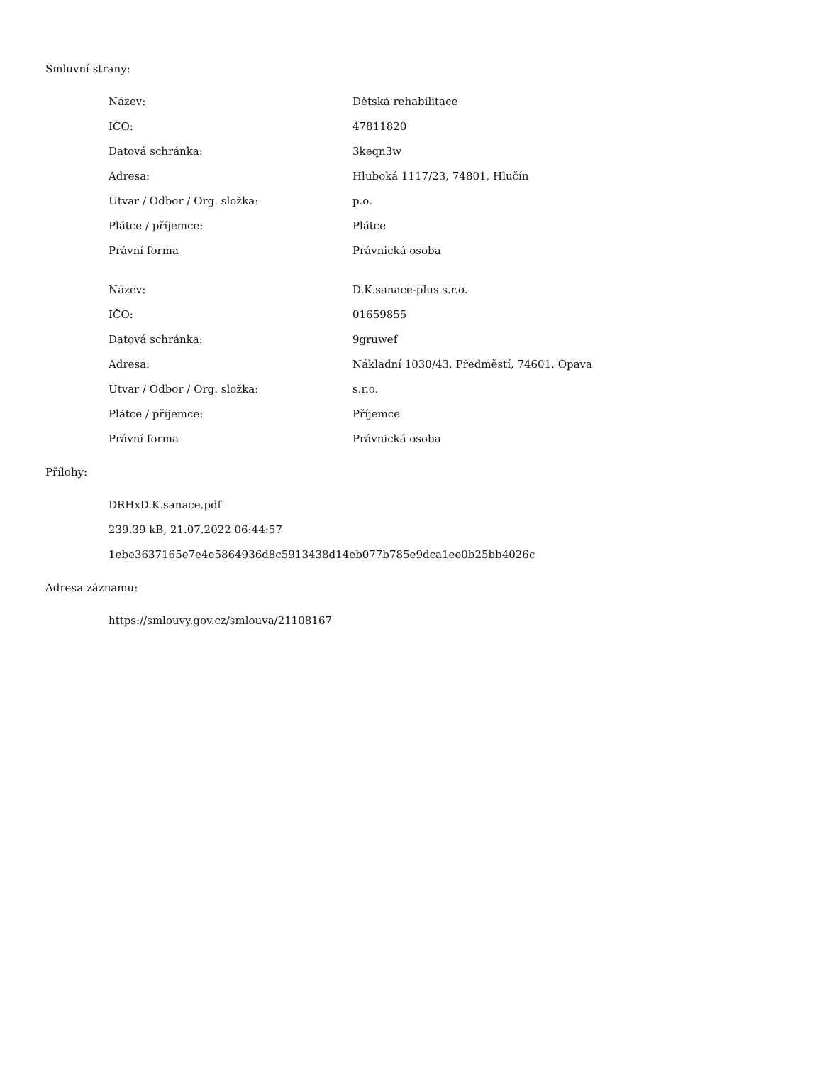Smluvní strany:
| Název: | Dětská rehabilitace |
| IČO: | 47811820 |
| Datová schránka: | 3keqn3w |
| Adresa: | Hluboká 1117/23, 74801, Hlučín |
| Útvar / Odbor / Org. složka: | p.o. |
| Plátce / příjemce: | Plátce |
| Právní forma | Právnická osoba |
| Název: | D.K.sanace-plus s.r.o. |
| IČO: | 01659855 |
| Datová schránka: | 9gruwef |
| Adresa: | Nákladní 1030/43, Předměstí, 74601, Opava |
| Útvar / Odbor / Org. složka: | s.r.o. |
| Plátce / příjemce: | Příjemce |
| Právní forma | Právnická osoba |
Přílohy:
DRHxD.K.sanace.pdf
239.39 kB, 21.07.2022 06:44:57
1ebe3637165e7e4e5864936d8c5913438d14eb077b785e9dca1ee0b25bb4026c
Adresa záznamu:
https://smlouvy.gov.cz/smlouva/21108167